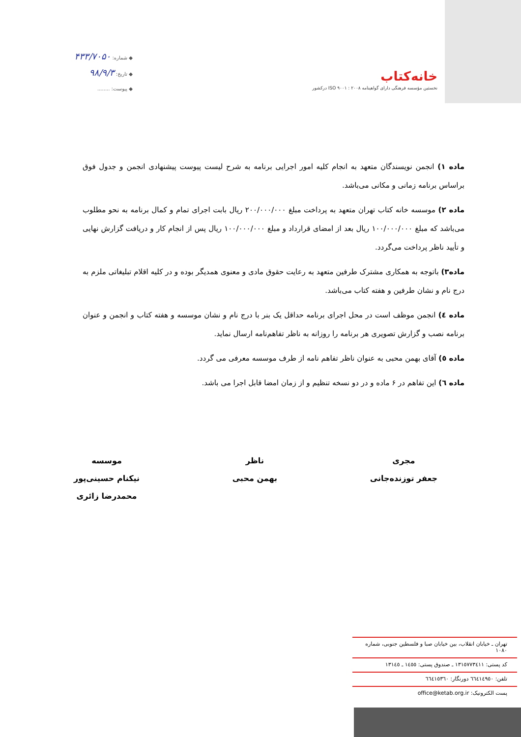خانه‌کتاب
نخستین مؤسسه فرهنگی دارای گواهینامه ۲۰۰۸ : ۹۰۰۱ ISO درکشور
◆ شماره: ۴۳۳/۷۰۵۰
◆ تاریخ: ۹۸/۹/۳
◆ پیوست: ........
ماده ۱) انجمن نویسندگان متعهد به انجام کلیه امور اجرایی برنامه به شرح لیست پیوست پیشنهادی انجمن و جدول فوق براساس برنامه زمانی و مکانی می‌باشد.
ماده ۲) موسسه خانه کتاب تهران متعهد به پرداخت مبلغ ۲۰۰/۰۰۰/۰۰۰ ریال بابت اجرای تمام و کمال برنامه به نحو مطلوب می‌باشد که مبلغ ۱۰۰/۰۰۰/۰۰۰ ریال بعد از امضای قرارداد و مبلغ ۱۰۰/۰۰۰/۰۰۰ ریال پس از انجام کار و دریافت گزارش نهایی و تأیید ناظر پرداخت می‌گردد.
ماده۳) باتوجه به همکاری مشترک طرفین متعهد به رعایت حقوق مادی و معنوی همدیگر بوده و در کلیه اقلام تبلیغاتی ملزم به درج نام و نشان طرفین و هفته کتاب می‌باشد.
ماده ٤) انجمن موظف است در محل اجرای برنامه حداقل یک بنر با درج نام و نشان موسسه و هفته کتاب و انجمن و عنوان برنامه نصب و گزارش تصویری هر برنامه را روزانه به ناظر تفاهم‌نامه ارسال نماید.
ماده ٥) آقای بهمن محبی به عنوان ناظر تفاهم نامه از طرف موسسه معرفی می گردد.
ماده ٦) این تفاهم در ۶ ماده و در دو نسخه تنظیم و از زمان امضا قابل اجرا می باشد.
مجری
جعفر توزنده‌جانی
ناظر
بهمن محبی
موسسه
نیکنام حسینی‌پور
محمدرضا زائری
تهران ـ خیابان انقلاب، بین خیابان صبا و فلسطین جنوبی، شماره ۱۰۸۰
کد پستی: ١٣١٥٧٧٣٤١١ ـ صندوق پستی: ١٤٥٥ ـ ١٣١٤٥
تلفن: ٦٦٤١٤٩٥٠ دورنگار: ٦٦٤١٥٣٦٠
پست الکترونیک: office@ketab.org.ir